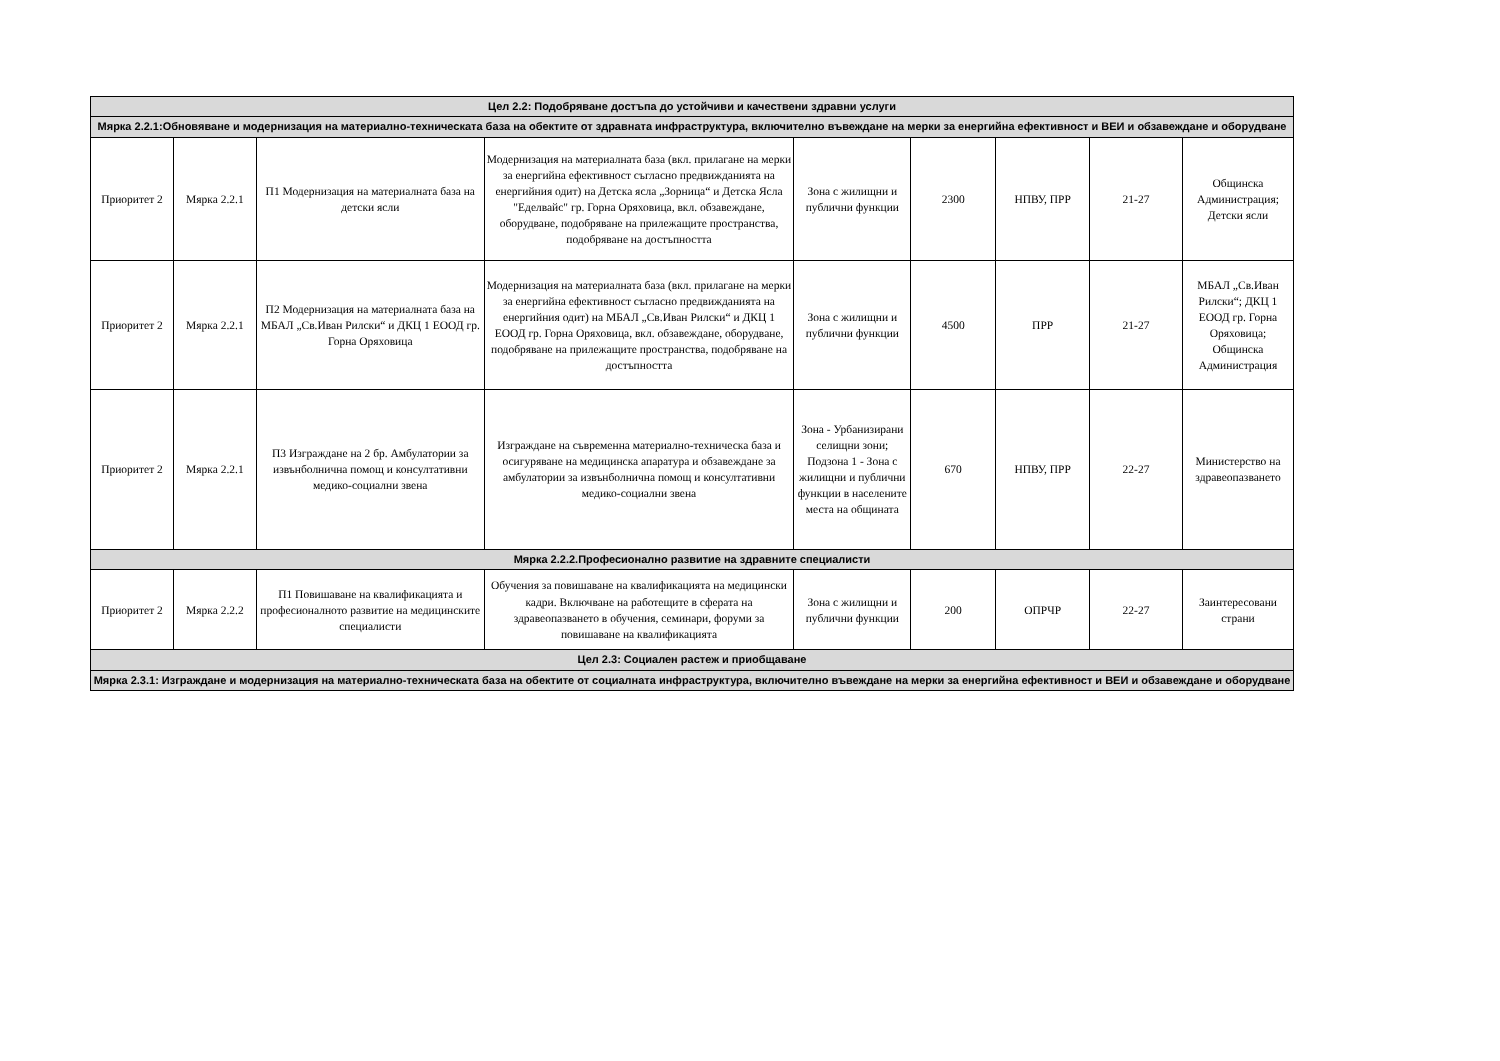| Цел 2.2: Подобряване достъпа до устойчиви и качествени здравни услуги | | | | | | | | |
| Мярка 2.2.1:Обновяване и модернизация на материално-техническата база на обектите от здравната инфраструктура, включително въвеждане на мерки за енергийна ефективност и ВЕИ и обзавеждане и оборудване | | | | | | | | |
| Приоритет 2 | Мярка 2.2.1 | П1 Модернизация на материалната база на детски ясли | Модернизация на материалната база (вкл. прилагане на мерки за енергийна ефективност съгласно предвижданията на енергийния одит) на Детска ясла „Зорница“ и Детска Ясла "Еделвайс" гр. Горна Оряховица, вкл. обзавеждане, оборудване, подобряване на прилежащите пространства, подобряване на достъпността | Зона с жилищни и публични функции | 2300 | НПВУ, ПРР | 21-27 | Общинска Администрация; Детски ясли |
| Приоритет 2 | Мярка 2.2.1 | П2 Модернизация на материалната база на МБАЛ „Св.Иван Рилски“ и ДКЦ 1 ЕООД гр. Горна Оряховица | Модернизация на материалната база (вкл. прилагане на мерки за енергийна ефективност съгласно предвижданията на енергийния одит) на МБАЛ „Св.Иван Рилски“ и ДКЦ 1 ЕООД гр. Горна Оряховица, вкл. обзавеждане, оборудване, подобряване на прилежащите пространства, подобряване на достъпността | Зона с жилищни и публични функции | 4500 | ПРР | 21-27 | МБАЛ „Св.Иван Рилски“; ДКЦ 1 ЕООД гр. Горна Оряховица; Общинска Администрация |
| Приоритет 2 | Мярка 2.2.1 | П3 Изграждане на 2 бр. Амбулатории за извънболнична помощ и консултативни медико-социални звена | Изграждане на съвременна материално-техническа база и осигуряване на медицинска апаратура и обзавеждане за амбулатории за извънболнична помощ и консултативни медико-социални звена | Зона - Урбанизирани селищни зони; Подзона 1 - Зона с жилищни и публични функции в населените места на общината | 670 | НПВУ, ПРР | 22-27 | Министерство на здравеопазването |
| Мярка 2.2.2.Професионално развитие на здравните специалисти | | | | | | | | |
| Приоритет 2 | Мярка 2.2.2 | П1 Повишаване на квалификацията и професионалното развитие на медицинските специалисти | Обучения за повишаване на квалификацията на медицински кадри. Включване на работещите в сферата на здравеопазването в обучения, семинари, форуми за повишаване на квалификацията | Зона с жилищни и публични функции | 200 | ОПРЧР | 22-27 | Заинтересовани страни |
| Цел 2.3: Социален растеж и приобщаване | | | | | | | | |
| Мярка 2.3.1: Изграждане и модернизация на материално-техническата база на обектите от социалната инфраструктура, включително въвеждане на мерки за енергийна ефективност и ВЕИ и обзавеждане и оборудване | | | | | | | | |